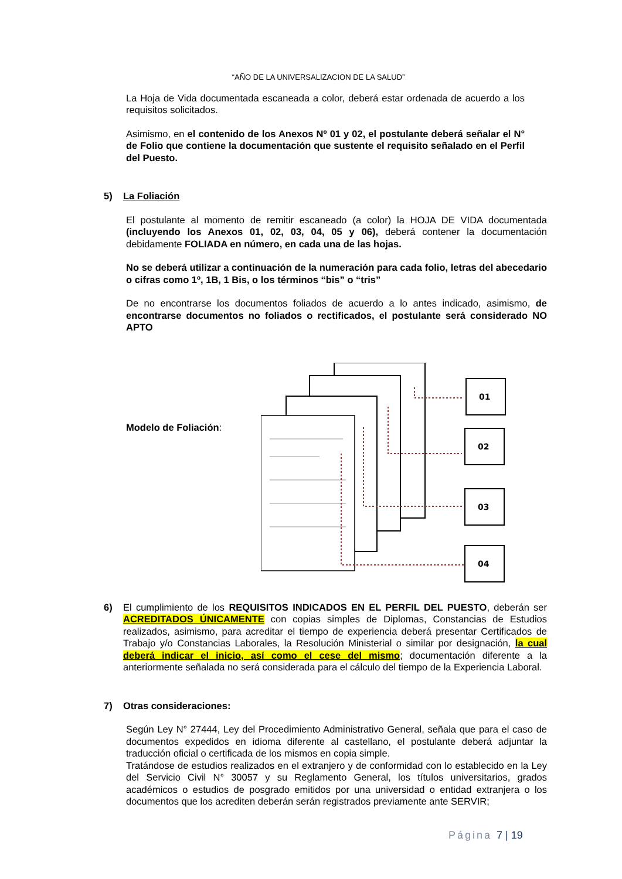“AÑO DE LA UNIVERSALIZACION DE LA SALUD”
La Hoja de Vida documentada escaneada a color, deberá estar ordenada de acuerdo a los requisitos solicitados.
Asimismo, en el contenido de los Anexos Nº 01 y 02, el postulante deberá señalar el N° de Folio que contiene la documentación que sustente el requisito señalado en el Perfil del Puesto.
5) La Foliación
El postulante al momento de remitir escaneado (a color) la HOJA DE VIDA documentada (incluyendo los Anexos 01, 02, 03, 04, 05 y 06), deberá contener la documentación debidamente FOLIADA en número, en cada una de las hojas.
No se deberá utilizar a continuación de la numeración para cada folio, letras del abecedario o cifras como 1º, 1B, 1 Bis, o los términos “bis” o “tris”
De no encontrarse los documentos foliados de acuerdo a lo antes indicado, asimismo, de encontrarse documentos no foliados o rectificados, el postulante será considerado NO APTO
Modelo de Foliación:
01
02
03
04
6) El cumplimiento de los REQUISITOS INDICADOS EN EL PERFIL DEL PUESTO, deberán ser ACREDITADOS ÚNICAMENTE con copias simples de Diplomas, Constancias de Estudios realizados, asimismo, para acreditar el tiempo de experiencia deberá presentar Certificados de Trabajo y/o Constancias Laborales, la Resolución Ministerial o similar por designación, la cual deberá indicar el inicio, así como el cese del mismo; documentación diferente a la anteriormente señalada no será considerada para el cálculo del tiempo de la Experiencia Laboral.
7) Otras consideraciones:
Según Ley N° 27444, Ley del Procedimiento Administrativo General, señala que para el caso de documentos expedidos en idioma diferente al castellano, el postulante deberá adjuntar la traducción oficial o certificada de los mismos en copia simple.
Tratándose de estudios realizados en el extranjero y de conformidad con lo establecido en la Ley del Servicio Civil N° 30057 y su Reglamento General, los títulos universitarios, grados académicos o estudios de posgrado emitidos por una universidad o entidad extranjera o los documentos que los acrediten deberán serán registrados previamente ante SERVIR;
Página 7 | 19